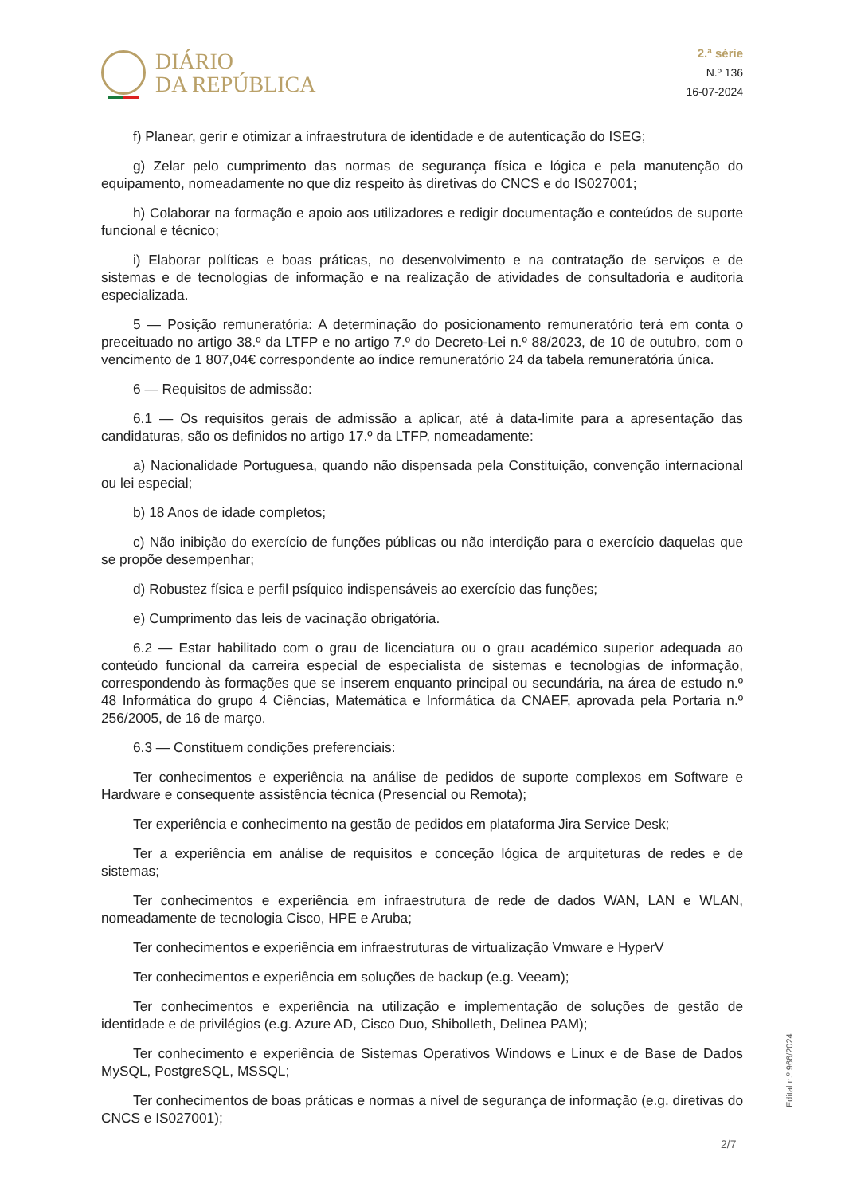DIÁRIO
DA REPÚBLICA
2.ª série
N.º 136
16-07-2024
f) Planear, gerir e otimizar a infraestrutura de identidade e de autenticação do ISEG;
g) Zelar pelo cumprimento das normas de segurança física e lógica e pela manutenção do equipamento, nomeadamente no que diz respeito às diretivas do CNCS e do IS027001;
h) Colaborar na formação e apoio aos utilizadores e redigir documentação e conteúdos de suporte funcional e técnico;
i) Elaborar políticas e boas práticas, no desenvolvimento e na contratação de serviços e de sistemas e de tecnologias de informação e na realização de atividades de consultadoria e auditoria especializada.
5 — Posição remuneratória: A determinação do posicionamento remuneratório terá em conta o preceituado no artigo 38.º da LTFP e no artigo 7.º do Decreto-Lei n.º 88/2023, de 10 de outubro, com o vencimento de 1 807,04€ correspondente ao índice remuneratório 24 da tabela remuneratória única.
6 — Requisitos de admissão:
6.1 — Os requisitos gerais de admissão a aplicar, até à data-limite para a apresentação das candidaturas, são os definidos no artigo 17.º da LTFP, nomeadamente:
a) Nacionalidade Portuguesa, quando não dispensada pela Constituição, convenção internacional ou lei especial;
b) 18 Anos de idade completos;
c) Não inibição do exercício de funções públicas ou não interdição para o exercício daquelas que se propõe desempenhar;
d) Robustez física e perfil psíquico indispensáveis ao exercício das funções;
e) Cumprimento das leis de vacinação obrigatória.
6.2 — Estar habilitado com o grau de licenciatura ou o grau académico superior adequada ao conteúdo funcional da carreira especial de especialista de sistemas e tecnologias de informação, correspondendo às formações que se inserem enquanto principal ou secundária, na área de estudo n.º 48 Informática do grupo 4 Ciências, Matemática e Informática da CNAEF, aprovada pela Portaria n.º 256/2005, de 16 de março.
6.3 — Constituem condições preferenciais:
Ter conhecimentos e experiência na análise de pedidos de suporte complexos em Software e Hardware e consequente assistência técnica (Presencial ou Remota);
Ter experiência e conhecimento na gestão de pedidos em plataforma Jira Service Desk;
Ter a experiência em análise de requisitos e conceção lógica de arquiteturas de redes e de sistemas;
Ter conhecimentos e experiência em infraestrutura de rede de dados WAN, LAN e WLAN, nomeadamente de tecnologia Cisco, HPE e Aruba;
Ter conhecimentos e experiência em infraestruturas de virtualização Vmware e HyperV
Ter conhecimentos e experiência em soluções de backup (e.g. Veeam);
Ter conhecimentos e experiência na utilização e implementação de soluções de gestão de identidade e de privilégios (e.g. Azure AD, Cisco Duo, Shibolleth, Delinea PAM);
Ter conhecimento e experiência de Sistemas Operativos Windows e Linux e de Base de Dados MySQL, PostgreSQL, MSSQL;
Ter conhecimentos de boas práticas e normas a nível de segurança de informação (e.g. diretivas do CNCS e IS027001);
Edital n.º 966/2024
2/7